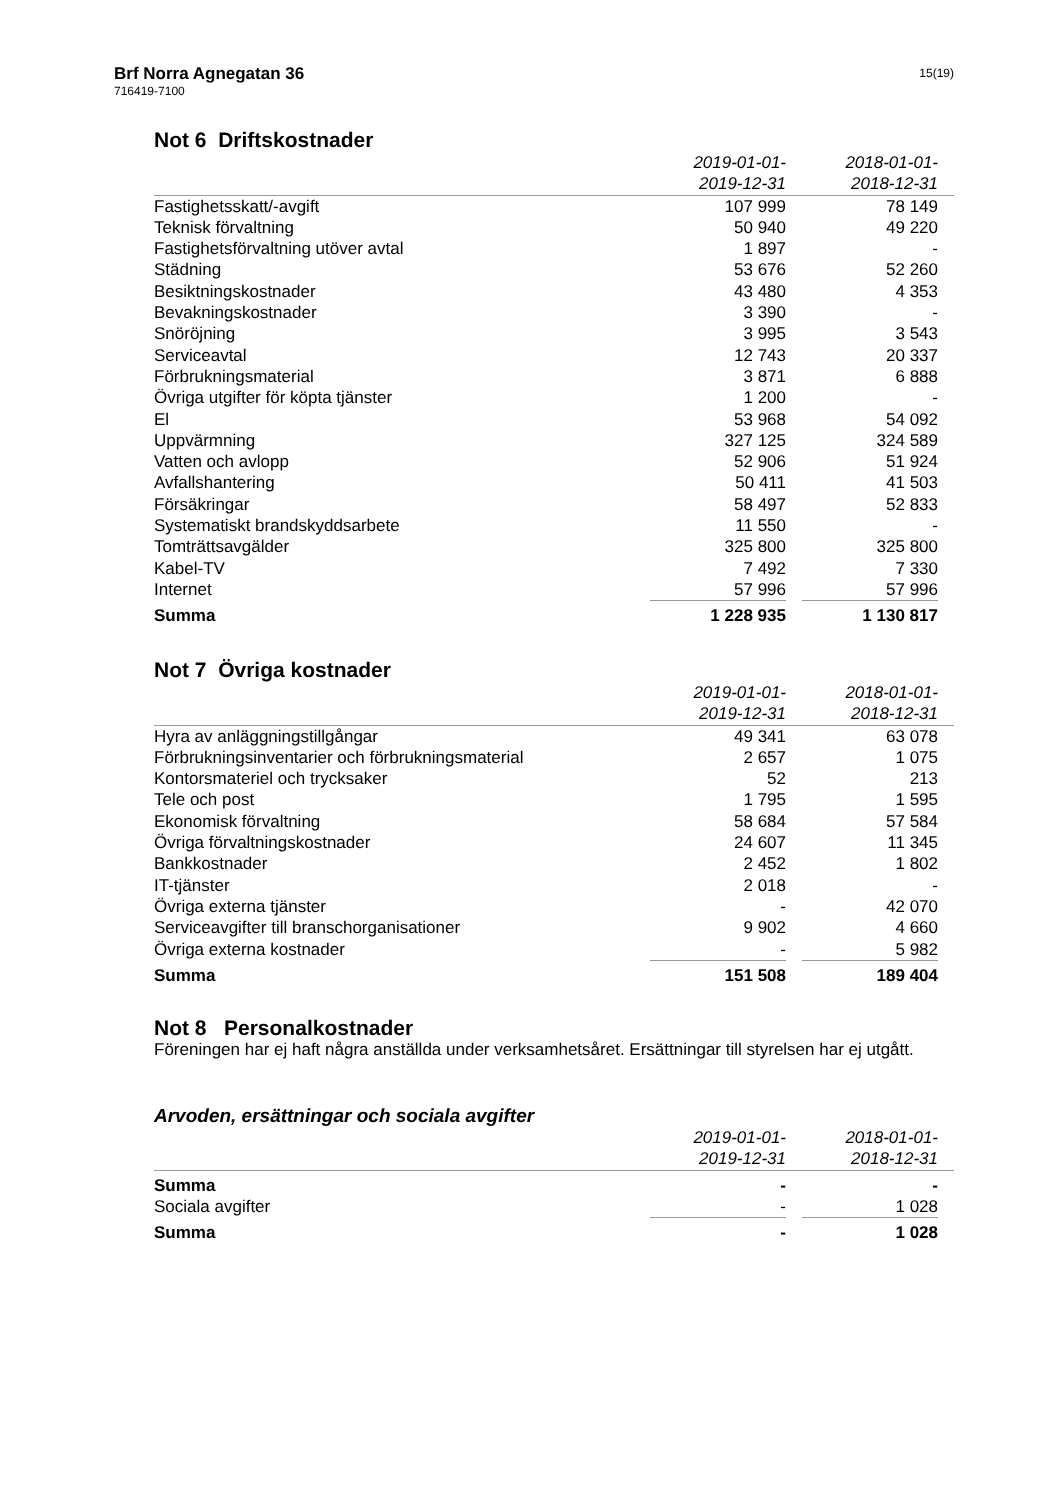Brf Norra Agnegatan 36
716419-7100
15(19)
Not 6 Driftskostnader
| | 2019-01-01- | | 2018-01-01- | |
| | 2019-12-31 | | 2018-12-31 | |
| Fastighetsskatt/-avgift | 107 999 | | 78 149 | |
| Teknisk förvaltning | 50 940 | | 49 220 | |
| Fastighetsförvaltning utöver avtal | 1 897 | | - | |
| Städning | 53 676 | | 52 260 | |
| Besiktningskostnader | 43 480 | | 4 353 | |
| Bevakningskostnader | 3 390 | | - | |
| Snöröjning | 3 995 | | 3 543 | |
| Serviceavtal | 12 743 | | 20 337 | |
| Förbrukningsmaterial | 3 871 | | 6 888 | |
| Övriga utgifter för köpta tjänster | 1 200 | | - | |
| El | 53 968 | | 54 092 | |
| Uppvärmning | 327 125 | | 324 589 | |
| Vatten och avlopp | 52 906 | | 51 924 | |
| Avfallshantering | 50 411 | | 41 503 | |
| Försäkringar | 58 497 | | 52 833 | |
| Systematiskt brandskyddsarbete | 11 550 | | - | |
| Tomträttsavgälder | 325 800 | | 325 800 | |
| Kabel-TV | 7 492 | | 7 330 | |
| Internet | 57 996 | | 57 996 | |
| Summa | 1 228 935 | | 1 130 817 | |
Not 7 Övriga kostnader
| | 2019-01-01- | | 2018-01-01- | |
| | 2019-12-31 | | 2018-12-31 | |
| Hyra av anläggningstillgångar | 49 341 | | 63 078 | |
| Förbrukningsinventarier och förbrukningsmaterial | 2 657 | | 1 075 | |
| Kontorsmateriel och trycksaker | 52 | | 213 | |
| Tele och post | 1 795 | | 1 595 | |
| Ekonomisk förvaltning | 58 684 | | 57 584 | |
| Övriga förvaltningskostnader | 24 607 | | 11 345 | |
| Bankkostnader | 2 452 | | 1 802 | |
| IT-tjänster | 2 018 | | - | |
| Övriga externa tjänster | - | | 42 070 | |
| Serviceavgifter till branschorganisationer | 9 902 | | 4 660 | |
| Övriga externa kostnader | - | | 5 982 | |
| Summa | 151 508 | | 189 404 | |
Not 8 Personalkostnader
Föreningen har ej haft några anställda under verksamhetsåret. Ersättningar till styrelsen har ej utgått.
Arvoden, ersättningar och sociala avgifter
| | 2019-01-01- | | 2018-01-01- | |
| | 2019-12-31 | | 2018-12-31 | |
| Summa | - | | - | |
| Sociala avgifter | - | | 1 028 | |
| Summa | - | | 1 028 | |